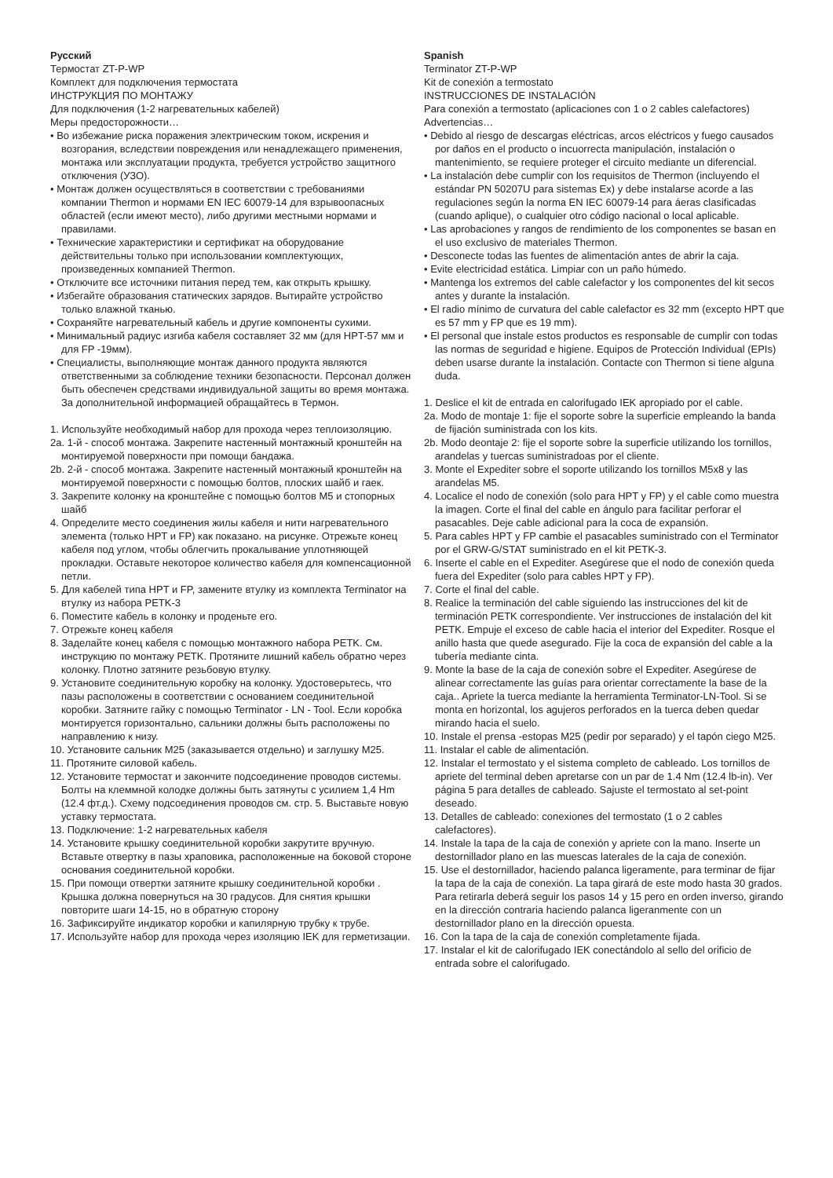Русский
Термостат ZT-P-WP
Комплект для подключения термостата
ИНСТРУКЦИЯ ПО МОНТАЖУ
Для подключения (1-2 нагревательных кабелей)
Меры предосторожности…
• Во избежание риска поражения электрическим током, искрения и возгорания, вследствии повреждения или ненадлежащего применения, монтажа или эксплуатации продукта, требуется устройство защитного отключения (УЗО).
• Монтаж должен осуществляться в соответствии с требованиями компании Thermon и нормами EN IEC 60079-14 для взрывоопасных областей (если имеют место), либо другими местными нормами и правилами.
• Технические характеристики и сертификат на оборудование действительны только при использовании комплектующих, произведенных компанией Thermon.
• Отключите все источники питания перед тем, как открыть крышку.
• Избегайте образования статических зарядов. Вытирайте устройство только влажной тканью.
• Сохраняйте нагревательный кабель и другие компоненты сухими.
• Минимальный радиус изгиба кабеля составляет 32 мм (для HPT-57 мм и для FP -19мм).
• Специалисты, выполняющие монтаж данного продукта являются ответственными за соблюдение техники безопасности. Персонал должен быть обеспечен средствами индивидуальной защиты во время монтажа. За дополнительной информацией обращайтесь в Термон.
1. Используйте необходимый набор для прохода через теплоизоляцию.
2a. 1-й - способ монтажа. Закрепите настенный монтажный кронштейн на монтируемой поверхности при помощи бандажа.
2b. 2-й - способ монтажа. Закрепите настенный монтажный кронштейн на монтируемой поверхности с помощью болтов, плоских шайб и гаек.
3. Закрепите колонку на кронштейне с помощью болтов M5 и стопорных шайб
4. Определите место соединения жилы кабеля и нити нагревательного элемента (только HPT и FP) как показано. на рисунке. Отрежьте конец кабеля под углом, чтобы облегчить прокалывание уплотняющей прокладки. Оставьте некоторое количество кабеля для компенсационной петли.
5. Для кабелей типа HPT и FP, замените втулку из комплекта Terminator на втулку из набора PETK-3
6. Поместите кабель в колонку и проденьте его.
7. Отрежьте конец кабеля
8. Заделайте конец кабеля с помощью монтажного набора PETK. См. инструкцию по монтажу PETK. Протяните лишний кабель обратно через колонку. Плотно затяните резьбовую втулку.
9. Установите соединительную коробку на колонку. Удостоверьтесь, что пазы расположены в соответствии с основанием соединительной коробки. Затяните гайку с помощью Terminator - LN - Tool. Если коробка монтируется горизонтально, сальники должны быть расположены по направлению к низу.
10. Установите сальник M25 (заказывается отдельно) и заглушку M25.
11. Протяните силовой кабель.
12. Установите термостат и закончите подсоединение проводов системы. Болты на клеммной колодке должны быть затянуты с усилием 1,4 Hm (12.4 фт.д.). Схему подсоединения проводов см. стр. 5. Выставьте новую уставку термостата.
13. Подключение: 1-2 нагревательных кабеля
14. Установите крышку соединительной коробки закрутите вручную. Вставьте отвертку в пазы храповика, расположенные на боковой стороне основания соединительной коробки.
15. При помощи отвертки затяните крышку соединительной коробки . Крышка должна повернуться на 30 градусов. Для снятия крышки повторите шаги 14-15, но в обратную сторону
16. Зафиксируйте индикатор коробки и капилярную трубку к трубе.
17. Используйте набор для прохода через изоляцию IEK для герметизации.
Spanish
Terminator ZT-P-WP
Kit de conexión a termostato
INSTRUCCIONES DE INSTALACIÓN
Para conexión a termostato (aplicaciones con 1 o 2 cables calefactores)
Advertencias…
• Debido al riesgo de descargas eléctricas, arcos eléctricos y fuego causados por daños en el producto o incuorrecta manipulación, instalación o mantenimiento, se requiere proteger el circuito mediante un diferencial.
• La instalación debe cumplir con los requisitos de Thermon (incluyendo el estándar PN 50207U para sistemas Ex) y debe instalarse acorde a las regulaciones según la norma EN IEC 60079-14 para áeras clasificadas (cuando aplique), o cualquier otro código nacional o local aplicable.
• Las aprobaciones y rangos de rendimiento de los componentes se basan en el uso exclusivo de materiales Thermon.
• Desconecte todas las fuentes de alimentación antes de abrir la caja.
• Evite electricidad estática. Limpiar con un paño húmedo.
• Mantenga los extremos del cable calefactor y los componentes del kit secos antes y durante la instalación.
• El radio mínimo de curvatura del cable calefactor es 32 mm (excepto HPT que es 57 mm y FP que es 19 mm).
• El personal que instale estos productos es responsable de cumplir con todas las normas de seguridad e higiene. Equipos de Protección Individual (EPIs) deben usarse durante la instalación. Contacte con Thermon si tiene alguna duda.
1. Deslice el kit de entrada en calorifugado IEK apropiado por el cable.
2a. Modo de montaje 1: fije el soporte sobre la superficie empleando la banda de fijación suministrada con los kits.
2b. Modo deontaje 2: fije el soporte sobre la superficie utilizando los tornillos, arandelas y tuercas suministradoas por el cliente.
3. Monte el Expediter sobre el soporte utilizando los tornillos M5x8 y las arandelas M5.
4. Localice el nodo de conexión (solo para HPT y FP) y el cable como muestra la imagen. Corte el final del cable en ángulo para facilitar perforar el pasacables. Deje cable adicional para la coca de expansión.
5. Para cables HPT y FP cambie el pasacables suministrado con el Terminator por el GRW-G/STAT suministrado en el kit PETK-3.
6. Inserte el cable en el Expediter. Asegúrese que el nodo de conexión queda fuera del Expediter (solo para cables HPT y FP).
7. Corte el final del cable.
8. Realice la terminación del cable siguiendo las instrucciones del kit de terminación PETK correspondiente. Ver instrucciones de instalación del kit PETK. Empuje el exceso de cable hacia el interior del Expediter. Rosque el anillo hasta que quede asegurado. Fije la coca de expansión del cable a la tubería mediante cinta.
9. Monte la base de la caja de conexión sobre el Expediter. Asegúrese de alinear correctamente las guías para orientar correctamente la base de la caja.. Apriete la tuerca mediante la herramienta Terminator-LN-Tool. Si se monta en horizontal, los agujeros perforados en la tuerca deben quedar mirando hacia el suelo.
10. Instale el prensa -estopas M25 (pedir por separado) y el tapón ciego M25.
11. Instalar el cable de alimentación.
12. Instalar el termostato y el sistema completo de cableado. Los tornillos de apriete del terminal deben apretarse con un par de 1.4 Nm (12.4 lb-in). Ver página 5 para detalles de cableado. Sajuste el termostato al set-point deseado.
13. Detalles de cableado: conexiones del termostato (1 o 2 cables calefactores).
14. Instale la tapa de la caja de conexión y apriete con la mano. Inserte un destornillador plano en las muescas laterales de la caja de conexión.
15. Use el destornillador, haciendo palanca ligeramente, para terminar de fijar la tapa de la caja de conexión. La tapa girará de este modo hasta 30 grados. Para retirarla deberá seguir los pasos 14 y 15 pero en orden inverso, girando en la dirección contraria haciendo palanca ligeranmente con un destornillador plano en la dirección opuesta.
16. Con la tapa de la caja de conexión completamente fijada.
17. Instalar el kit de calorifugado IEK conectándolo al sello del orificio de entrada sobre el calorifugado.